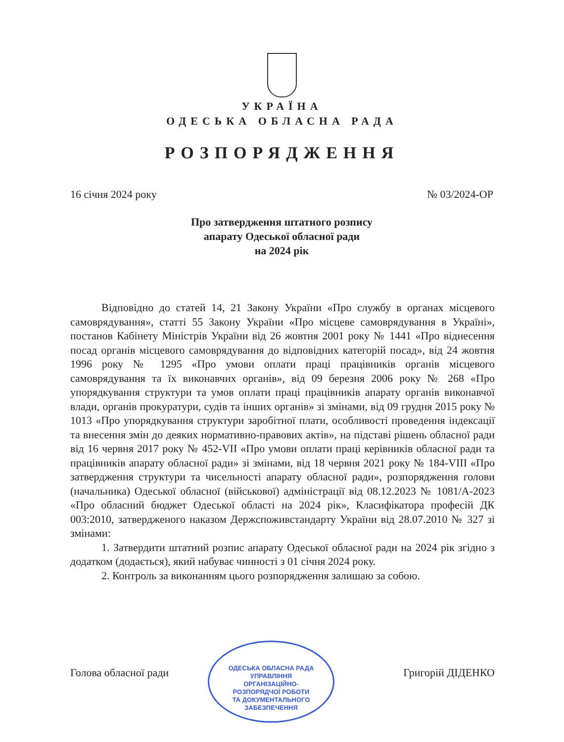УКРАЇНА
ОДЕСЬКА ОБЛАСНА РАДА
РОЗПОРЯДЖЕННЯ
16 січня 2024 року № 03/2024-ОР
Про затвердження штатного розпису
апарату Одеської обласної ради
на 2024 рік
Відповідно до статей 14, 21 Закону України «Про службу в органах місцевого самоврядування», статті 55 Закону України «Про місцеве самоврядування в Україні», постанов Кабінету Міністрів України від 26 жовтня 2001 року № 1441 «Про віднесення посад органів місцевого самоврядування до відповідних категорій посад», від 24 жовтня 1996 року № 1295 «Про умови оплати праці працівників органів місцевого самоврядування та їх виконавчих органів», від 09 березня 2006 року № 268 «Про упорядкування структури та умов оплати праці працівників апарату органів виконавчої влади, органів прокуратури, судів та інших органів» зі змінами, від 09 грудня 2015 року № 1013 «Про упорядкування структури заробітної плати, особливості проведення індексації та внесення змін до деяких нормативно-правових актів», на підставі рішень обласної ради від 16 червня 2017 року № 452-VII «Про умови оплати праці керівників обласної ради та працівників апарату обласної ради» зі змінами, від 18 червня 2021 року № 184-VIII «Про затвердження структури та чисельності апарату обласної ради», розпорядження голови (начальника) Одеської обласної (військової) адміністрації від 08.12.2023 № 1081/А-2023 «Про обласний бюджет Одеської області на 2024 рік», Класифікатора професій ДК 003:2010, затвердженого наказом Держспоживстандарту України від 28.07.2010 № 327 зі змінами:
1. Затвердити штатний розпис апарату Одеської обласної ради на 2024 рік згідно з додатком (додається), який набуває чинності з 01 січня 2024 року.
2. Контроль за виконанням цього розпорядження залишаю за собою.
ОДЕСЬКА ОБЛАСНА РАДА
УПРАВЛІННЯ
ОРГАНІЗАЦІЙНО-
РОЗПОРЯДЧОЇ РОБОТИ
ТА ДОКУМЕНТАЛЬНОГО
ЗАБЕЗПЕЧЕННЯ
Голова обласної ради Григорій ДІДЕНКО